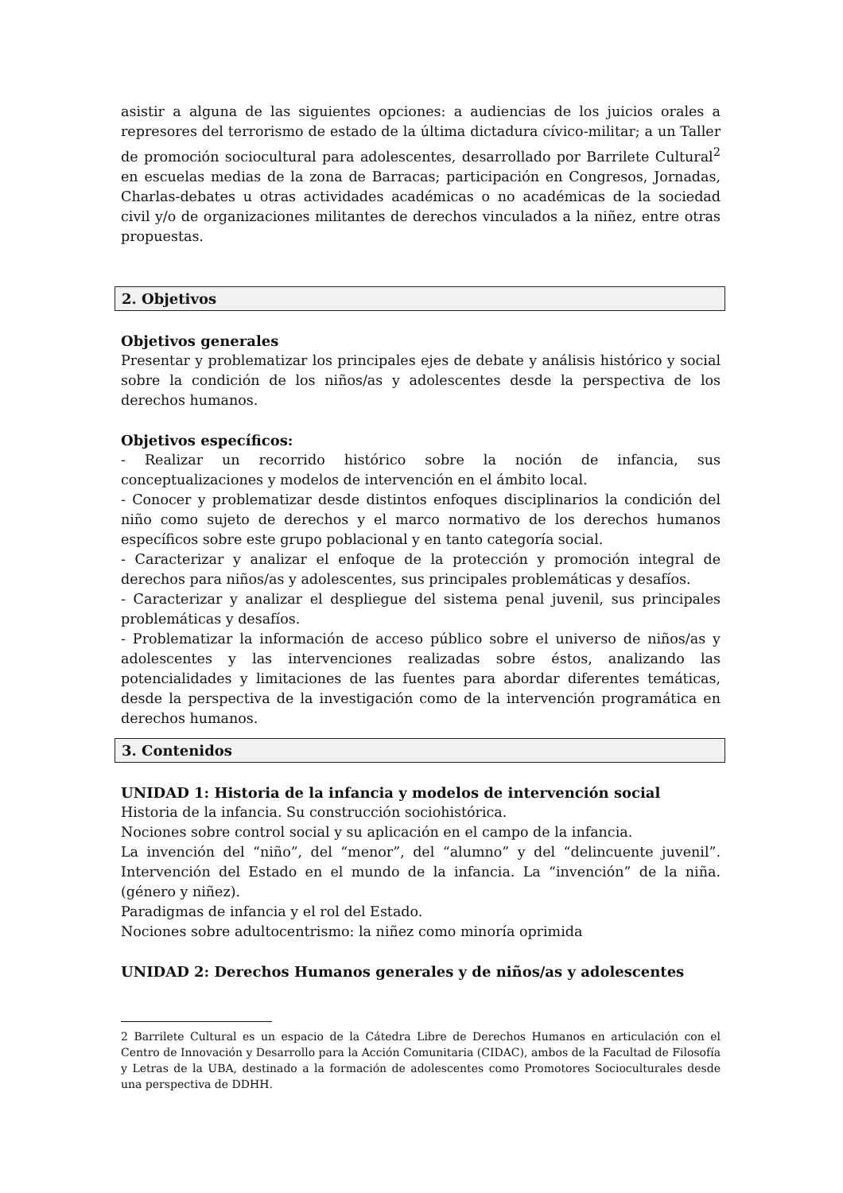asistir a alguna de las siguientes opciones: a audiencias de los juicios orales a represores del terrorismo de estado de la última dictadura cívico-militar; a un Taller de promoción sociocultural para adolescentes, desarrollado por Barrilete Cultural<sup>2</sup> en escuelas medias de la zona de Barracas; participación en Congresos, Jornadas, Charlas-debates u otras actividades académicas o no académicas de la sociedad civil y/o de organizaciones militantes de derechos vinculados a la niñez, entre otras propuestas.
2. Objetivos
Objetivos generales
Presentar y problematizar los principales ejes de debate y análisis histórico y social sobre la condición de los niños/as y adolescentes desde la perspectiva de los derechos humanos.
Objetivos específicos:
- Realizar un recorrido histórico sobre la noción de infancia, sus conceptualizaciones y modelos de intervención en el ámbito local.
- Conocer y problematizar desde distintos enfoques disciplinarios la condición del niño como sujeto de derechos y el marco normativo de los derechos humanos específicos sobre este grupo poblacional y en tanto categoría social.
- Caracterizar y analizar el enfoque de la protección y promoción integral de derechos para niños/as y adolescentes, sus principales problemáticas y desafíos.
- Caracterizar y analizar el despliegue del sistema penal juvenil, sus principales problemáticas y desafíos.
- Problematizar la información de acceso público sobre el universo de niños/as y adolescentes y las intervenciones realizadas sobre éstos, analizando las potencialidades y limitaciones de las fuentes para abordar diferentes temáticas, desde la perspectiva de la investigación como de la intervención programática en derechos humanos.
3. Contenidos
UNIDAD 1: Historia de la infancia y modelos de intervención social
Historia de la infancia. Su construcción sociohistórica.
Nociones sobre control social y su aplicación en el campo de la infancia.
La invención del “niño”, del “menor”, del “alumno” y del “delincuente juvenil”. Intervención del Estado en el mundo de la infancia. La “invención” de la niña. (género y niñez).
Paradigmas de infancia y el rol del Estado.
Nociones sobre adultocentrismo: la niñez como minoría oprimida
UNIDAD 2: Derechos Humanos generales y de niños/as y adolescentes
2 Barrilete Cultural es un espacio de la Cátedra Libre de Derechos Humanos en articulación con el Centro de Innovación y Desarrollo para la Acción Comunitaria (CIDAC), ambos de la Facultad de Filosofía y Letras de la UBA, destinado a la formación de adolescentes como Promotores Socioculturales desde una perspectiva de DDHH.